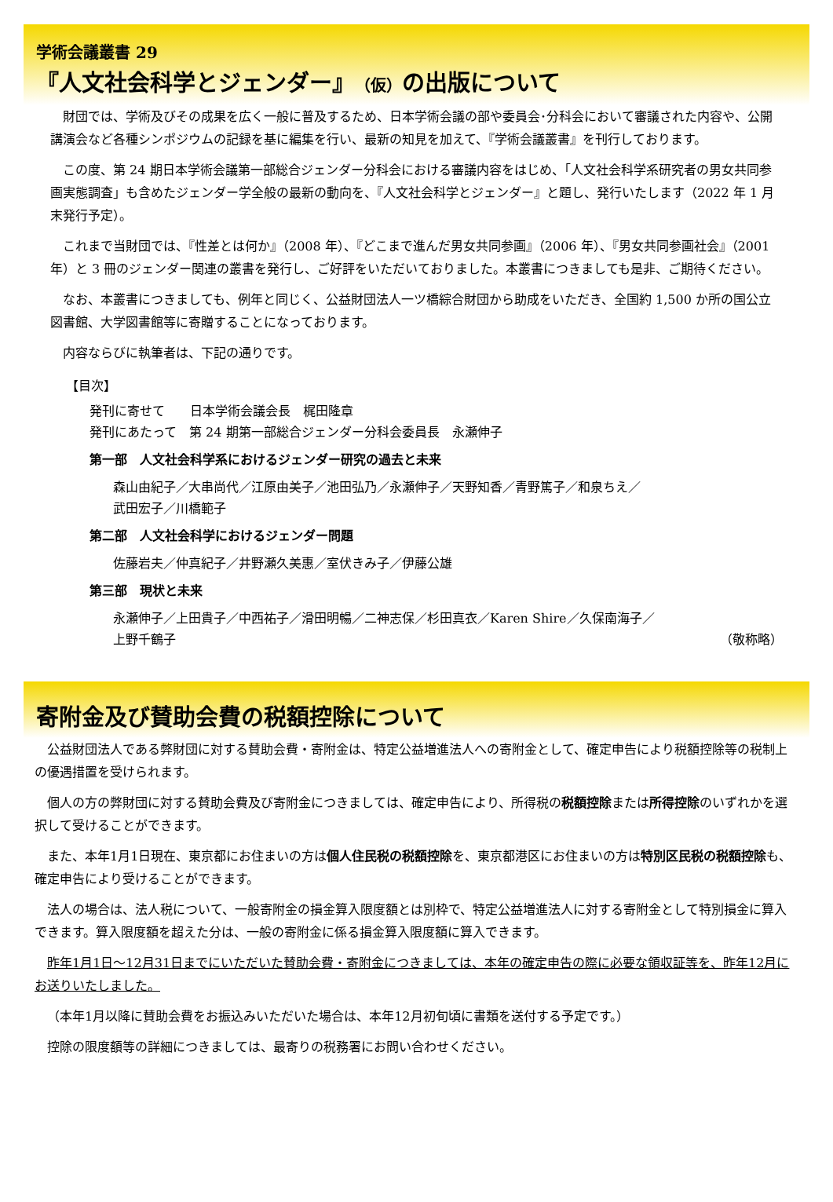学術会議叢書 29
『人文社会科学とジェンダー』（仮）の出版について
財団では、学術及びその成果を広く一般に普及するため、日本学術会議の部や委員会･分科会において審議された内容や、公開講演会など各種シンポジウムの記録を基に編集を行い、最新の知見を加えて、『学術会議叢書』を刊行しております。
この度、第 24 期日本学術会議第一部総合ジェンダー分科会における審議内容をはじめ、「人文社会科学系研究者の男女共同参画実態調査」も含めたジェンダー学全般の最新の動向を、『人文社会科学とジェンダー』と題し、発行いたします（2022 年 1 月末発行予定）。
これまで当財団では、『性差とは何か』（2008 年）、『どこまで進んだ男女共同参画』（2006 年）、『男女共同参画社会』（2001 年）と 3 冊のジェンダー関連の叢書を発行し、ご好評をいただいておりました。本叢書につきましても是非、ご期待ください。
なお、本叢書につきましても、例年と同じく、公益財団法人一ツ橋綜合財団から助成をいただき、全国約 1,500 か所の国公立図書館、大学図書館等に寄贈することになっております。
内容ならびに執筆者は、下記の通りです。
【目次】
発刊に寄せて　　日本学術会議会長　梶田隆章
発刊にあたって　第 24 期第一部総合ジェンダー分科会委員長　永瀬伸子
第一部　人文社会科学系におけるジェンダー研究の過去と未来
森山由紀子／大串尚代／江原由美子／池田弘乃／永瀬伸子／天野知香／青野篤子／和泉ちえ／
武田宏子／川橋範子
第二部　人文社会科学におけるジェンダー問題
佐藤岩夫／仲真紀子／井野瀬久美惠／室伏きみ子／伊藤公雄
第三部　現状と未来
永瀬伸子／上田貴子／中西祐子／滑田明暢／二神志保／杉田真衣／Karen Shire／久保南海子／
上野千鶴子 （敬称略）
寄附金及び賛助会費の税額控除について
公益財団法人である弊財団に対する賛助会費・寄附金は、特定公益増進法人への寄附金として、確定申告により税額控除等の税制上の優遇措置を受けられます。
個人の方の弊財団に対する賛助会費及び寄附金につきましては、確定申告により、所得税の税額控除または所得控除のいずれかを選択して受けることができます。
また、本年1月1日現在、東京都にお住まいの方は個人住民税の税額控除を、東京都港区にお住まいの方は特別区民税の税額控除も、確定申告により受けることができます。
法人の場合は、法人税について、一般寄附金の損金算入限度額とは別枠で、特定公益増進法人に対する寄附金として特別損金に算入できます。算入限度額を超えた分は、一般の寄附金に係る損金算入限度額に算入できます。
昨年1月1日～12月31日までにいただいた賛助会費・寄附金につきましては、本年の確定申告の際に必要な領収証等を、昨年12月にお送りいたしました。
（本年1月以降に賛助会費をお振込みいただいた場合は、本年12月初旬頃に書類を送付する予定です。）
控除の限度額等の詳細につきましては、最寄りの税務署にお問い合わせください。